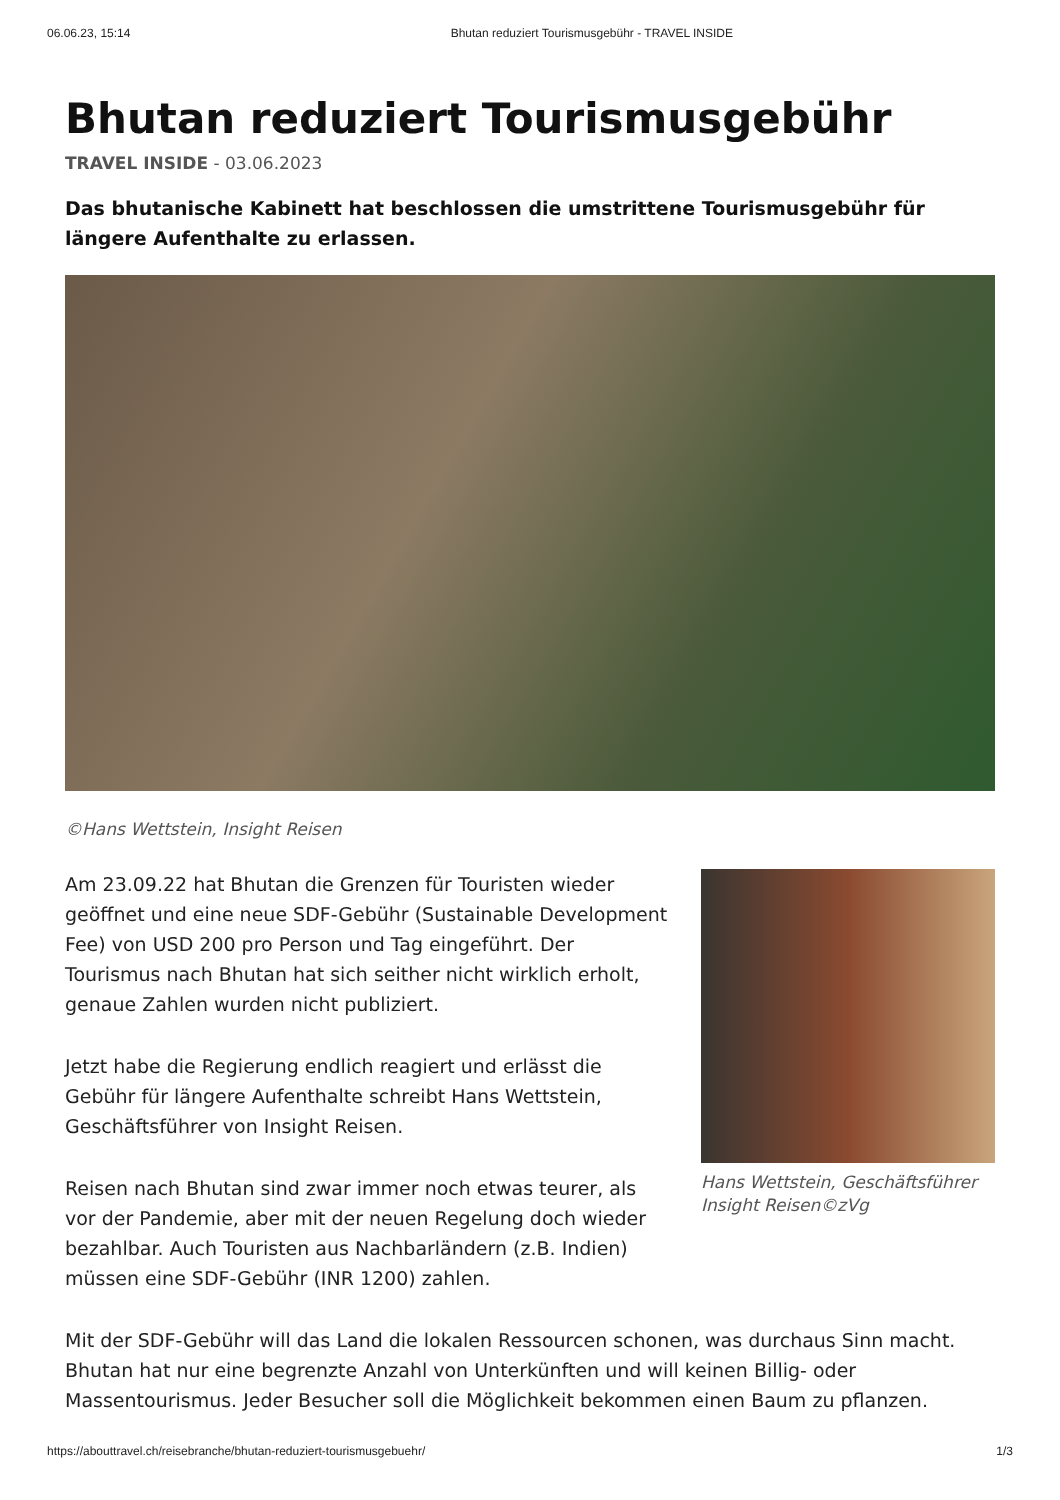06.06.23, 15:14 Bhutan reduziert Tourismusgebühr - TRAVEL INSIDE
Bhutan reduziert Tourismusgebühr
TRAVEL INSIDE - 03.06.2023
Das bhutanische Kabinett hat beschlossen die umstrittene Tourismusgebühr für längere Aufenthalte zu erlassen.
©Hans Wettstein, Insight Reisen
Am 23.09.22 hat Bhutan die Grenzen für Touristen wieder geöffnet und eine neue SDF-Gebühr (Sustainable Development Fee) von USD 200 pro Person und Tag eingeführt. Der Tourismus nach Bhutan hat sich seither nicht wirklich erholt, genaue Zahlen wurden nicht publiziert.
Jetzt habe die Regierung endlich reagiert und erlässt die Gebühr für längere Aufenthalte schreibt Hans Wettstein, Geschäftsführer von Insight Reisen.
Reisen nach Bhutan sind zwar immer noch etwas teurer, als vor der Pandemie, aber mit der neuen Regelung doch wieder bezahlbar. Auch Touristen aus Nachbarländern (z.B. Indien) müssen eine SDF-Gebühr (INR 1200) zahlen.
Hans Wettstein, Geschäftsführer Insight Reisen©zVg
Mit der SDF-Gebühr will das Land die lokalen Ressourcen schonen, was durchaus Sinn macht. Bhutan hat nur eine begrenzte Anzahl von Unterkünften und will keinen Billig- oder Massentourismus. Jeder Besucher soll die Möglichkeit bekommen einen Baum zu pflanzen.
https://abouttravel.ch/reisebranche/bhutan-reduziert-tourismusgebuehr/ 1/3